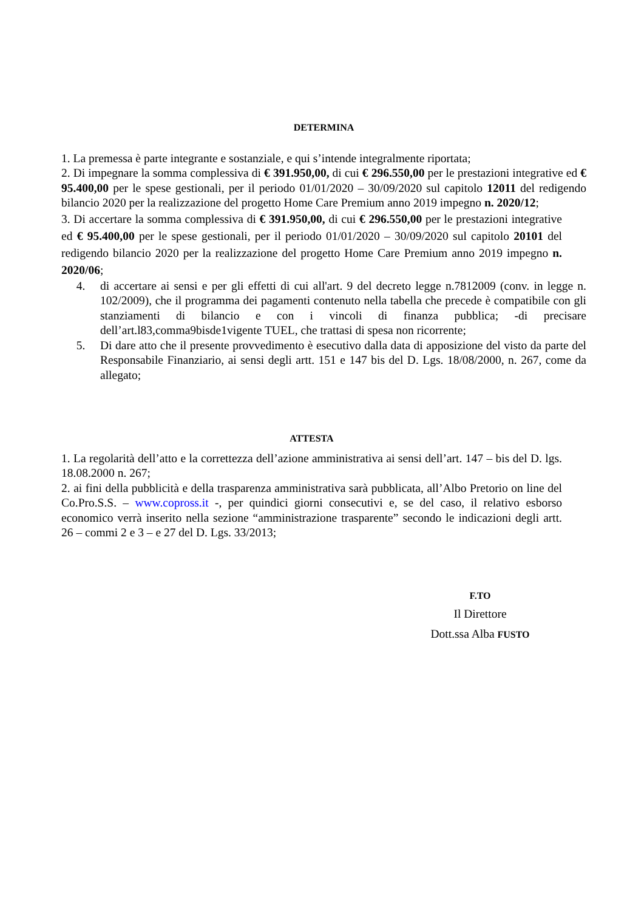DETERMINA
1. La premessa è parte integrante e sostanziale, e qui s’intende integralmente riportata;
2. Di impegnare la somma complessiva di € 391.950,00, di cui € 296.550,00 per le prestazioni integrative ed € 95.400,00 per le spese gestionali, per il periodo 01/01/2020 – 30/09/2020 sul capitolo 12011 del redigendo bilancio 2020 per la realizzazione del progetto Home Care Premium anno 2019 impegno n. 2020/12;
3. Di accertare la somma complessiva di € 391.950,00, di cui € 296.550,00 per le prestazioni integrative ed € 95.400,00 per le spese gestionali, per il periodo 01/01/2020 – 30/09/2020 sul capitolo 20101 del redigendo bilancio 2020 per la realizzazione del progetto Home Care Premium anno 2019 impegno n. 2020/06;
4. di accertare ai sensi e per gli effetti di cui all'art. 9 del decreto legge n.7812009 (conv. in legge n. 102/2009), che il programma dei pagamenti contenuto nella tabella che precede è compatibile con gli stanziamenti di bilancio e con i vincoli di finanza pubblica; -di precisare dell’art.l83,comma9bisde1vigente TUEL, che trattasi di spesa non ricorrente;
5. Di dare atto che il presente provvedimento è esecutivo dalla data di apposizione del visto da parte del Responsabile Finanziario, ai sensi degli artt. 151 e 147 bis del D. Lgs. 18/08/2000, n. 267, come da allegato;
ATTESTA
1. La regolarità dell’atto e la correttezza dell’azione amministrativa ai sensi dell’art. 147 – bis del D. lgs. 18.08.2000 n. 267;
2. ai fini della pubblicità e della trasparenza amministrativa sarà pubblicata, all’Albo Pretorio on line del Co.Pro.S.S. – www.copross.it -, per quindici giorni consecutivi e, se del caso, il relativo esborso economico verrà inserito nella sezione “amministrazione trasparente” secondo le indicazioni degli artt. 26 – commi 2 e 3 – e 27 del D. Lgs. 33/2013;
F.TO
Il Direttore
Dott.ssa Alba FUSTO